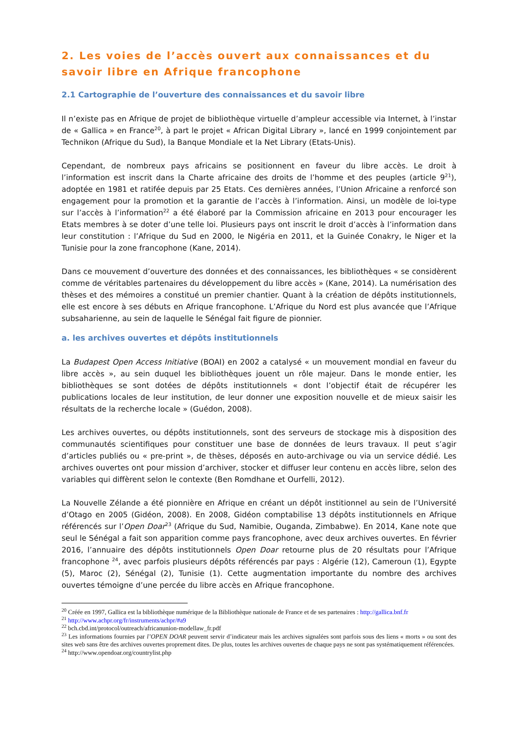2. Les voies de l’accès ouvert aux connaissances et du savoir libre en Afrique francophone
2.1 Cartographie de l’ouverture des connaissances et du savoir libre
Il n’existe pas en Afrique de projet de bibliothèque virtuelle d’ampleur accessible via Internet, à l’instar de « Gallica » en France<sup>20</sup>, à part le projet « African Digital Library », lancé en 1999 conjointement par Technikon (Afrique du Sud), la Banque Mondiale et la Net Library (Etats-Unis).
Cependant, de nombreux pays africains se positionnent en faveur du libre accès. Le droit à l’information est inscrit dans la Charte africaine des droits de l’homme et des peuples (article 9<sup>21</sup>), adoptée en 1981 et ratifée depuis par 25 Etats. Ces dernières années, l’Union Africaine a renforcé son engagement pour la promotion et la garantie de l’accès à l’information. Ainsi, un modèle de loi-type sur l’accès à l’information<sup>22</sup> a été élaboré par la Commission africaine en 2013 pour encourager les Etats membres à se doter d’une telle loi. Plusieurs pays ont inscrit le droit d’accès à l’information dans leur constitution : l’Afrique du Sud en 2000, le Nigéria en 2011, et la Guinée Conakry, le Niger et la Tunisie pour la zone francophone (Kane, 2014).
Dans ce mouvement d’ouverture des données et des connaissances, les bibliothèques « se considèrent comme de véritables partenaires du développement du libre accès » (Kane, 2014). La numérisation des thèses et des mémoires a constitué un premier chantier. Quant à la création de dépôts institutionnels, elle est encore à ses débuts en Afrique francophone. L’Afrique du Nord est plus avancée que l’Afrique subsaharienne, au sein de laquelle le Sénégal fait figure de pionnier.
a. les archives ouvertes et dépôts institutionnels
La Budapest Open Access Initiative (BOAI) en 2002 a catalysé « un mouvement mondial en faveur du libre accès », au sein duquel les bibliothèques jouent un rôle majeur. Dans le monde entier, les bibliothèques se sont dotées de dépôts institutionnels « dont l’objectif était de récupérer les publications locales de leur institution, de leur donner une exposition nouvelle et de mieux saisir les résultats de la recherche locale » (Guédon, 2008).
Les archives ouvertes, ou dépôts institutionnels, sont des serveurs de stockage mis à disposition des communautés scientifiques pour constituer une base de données de leurs travaux. Il peut s’agir d’articles publiés ou « pre-print », de thèses, déposés en auto-archivage ou via un service dédié. Les archives ouvertes ont pour mission d’archiver, stocker et diffuser leur contenu en accès libre, selon des variables qui diffèrent selon le contexte (Ben Romdhane et Ourfelli, 2012).
La Nouvelle Zélande a été pionnière en Afrique en créant un dépôt institionnel au sein de l’Université d’Otago en 2005 (Gidéon, 2008). En 2008, Gidéon comptabilise 13 dépôts institutionnels en Afrique référencés sur l’Open Doar<sup>23</sup> (Afrique du Sud, Namibie, Ouganda, Zimbabwe). En 2014, Kane note que seul le Sénégal a fait son apparition comme pays francophone, avec deux archives ouvertes. En février 2016, l’annuaire des dépôts institutionnels Open Doar retourne plus de 20 résultats pour l’Afrique francophone <sup>24</sup>, avec parfois plusieurs dépôts référencés par pays : Algérie (12), Cameroun (1), Egypte (5), Maroc (2), Sénégal (2), Tunisie (1). Cette augmentation importante du nombre des archives ouvertes témoigne d’une percée du libre accès en Afrique francophone.
<sup>20</sup> Créée en 1997, Gallica est la bibliothèque numérique de la Bibliothèque nationale de France et de ses partenaires : http://gallica.bnf.fr
<sup>21</sup> http://www.achpr.org/fr/instruments/achpr/#a9
<sup>22</sup> bch.cbd.int/protocol/outreach/africanunion-modellaw_fr.pdf
<sup>23</sup> Les informations fournies par l’OPEN DOAR peuvent servir d’indicateur mais les archives signalées sont parfois sous des liens « morts » ou sont des sites web sans être des archives ouvertes proprement dites. De plus, toutes les archives ouvertes de chaque pays ne sont pas systématiquement référencées.
<sup>24</sup> http://www.opendoar.org/countrylist.php